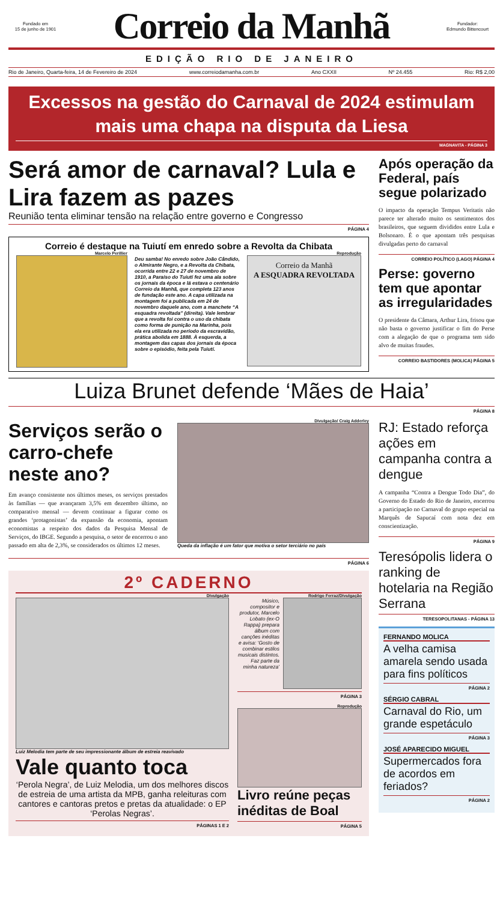Fundado em
15 de junho de 1901
Correio da Manhã
Fundador:
Edmundo Bittencourt
EDIÇÃO RIO DE JANEIRO
Rio de Janeiro, Quarta-feira, 14 de Fevereiro de 2024 www.correiodamanha.com.br Ano CXXII Nº 24.455 Rio: R$ 2,00
Excessos na gestão do Carnaval de 2024 estimulam mais uma chapa na disputa da Liesa
MAGNAVITA - PÁGINA 3
Será amor de carnaval? Lula e Lira fazem as pazes
Reunião tenta eliminar tensão na relação entre governo e Congresso
PÁGINA 4
Correio é destaque na Tuiutí em enredo sobre a Revolta da Chibata
Marcelo Perillier
Deu samba! No enredo sobre João Cândido, o Almirante Negro, e a Revolta da Chibata, ocorrida entre 22 e 27 de novembro de 1910, a Paraíso do Tuiutí fez uma ala sobre os jornais da época e lá estava o centenário Correio da Manhã, que completa 123 anos de fundação este ano. A capa utilizada na montagem foi a publicada em 24 de novembro daquele ano, com a manchete “A esquadra revoltada” (direita). Vale lembrar que a revolta foi contra o uso da chibata como forma de punição na Marinha, pois ela era utilizada no período da escravidão, prática abolida em 1888. À esquerda, a montagem das capas dos jornais da época sobre o episódio, feita pela Tuiutí.
Reprodução
Correio da Manhã
A ESQUADRA REVOLTADA
Após operação da Federal, país segue polarizado
O impacto da operação Tempus Veritatis não parece ter alterado muito os sentimentos dos brasileiros, que seguem divididos entre Lula e Bolsonaro. É o que apontam três pesquisas divulgadas perto do carnaval
CORREIO POLÍTICO (LAGO) PÁGINA 4
Perse: governo tem que apontar as irregularidades
O presidente da Câmara, Arthur Lira, frisou que não basta o governo justificar o fim do Perse com a alegação de que o programa tem sido alvo de muitas fraudes.
CORREIO BASTIDORES (MOLICA) PÁGINA 5
Luiza Brunet defende ‘Mães de Haia’
PÁGINA 8
Serviços serão o carro-chefe neste ano?
Em avanço consistente nos últimos meses, os serviços prestados às famílias — que avançaram 3,5% em dezembro último, no comparativo mensal — devem continuar a figurar como os grandes ‘protagonistas’ da expansão da economia, apontam economistas a respeito dos dados da Pesquisa Mensal de Serviços, do IBGE. Segundo a pesquisa, o setor de encerrou o ano passado em alta de 2,3%, se considerados os últimos 12 meses.
Divulgação/ Craig Adderley
Queda da inflação é um fator que motiva o setor terciário no país
PÁGINA 6
2º CADERNO
Divulgação
Luiz Melodia tem parte de seu impressionante álbum de estreia reavivado
Vale quanto toca
‘Perola Negra’, de Luiz Melodia, um dos melhores discos de estreia de uma artista da MPB, ganha releituras com cantores e cantoras pretos e pretas da atualidade: o EP ‘Perolas Negras’.
PÁGINAS 1 E 2
Rodrigo Ferraz/Divulgação
Músico, compositor e produtor, Marcelo Lobato (ex-O Rappa) prepara álbum com canções inéditas e avisa: ‘Gosto de combinar estilos musicais distintos. Faz parte da minha natureza’
PÁGINA 3
Reprodução
Livro reúne peças inéditas de Boal
PÁGINA 5
RJ: Estado reforça ações em campanha contra a dengue
A campanha “Contra a Dengue Todo Dia”, do Governo do Estado do Rio de Janeiro, encerrou a participação no Carnaval do grupo especial na Marquês de Sapucaí com nota dez em conscientização.
PÁGINA 9
Teresópolis lidera o ranking de hotelaria na Região Serrana
TERESOPOLITANAS - PÁGINA 13
FERNANDO MOLICA
A velha camisa amarela sendo usada para fins políticos
PÁGINA 2
SÉRGIO CABRAL
Carnaval do Rio, um grande espetáculo
PÁGINA 3
JOSÉ APARECIDO MIGUEL
Supermercados fora de acordos em feriados?
PÁGINA 2